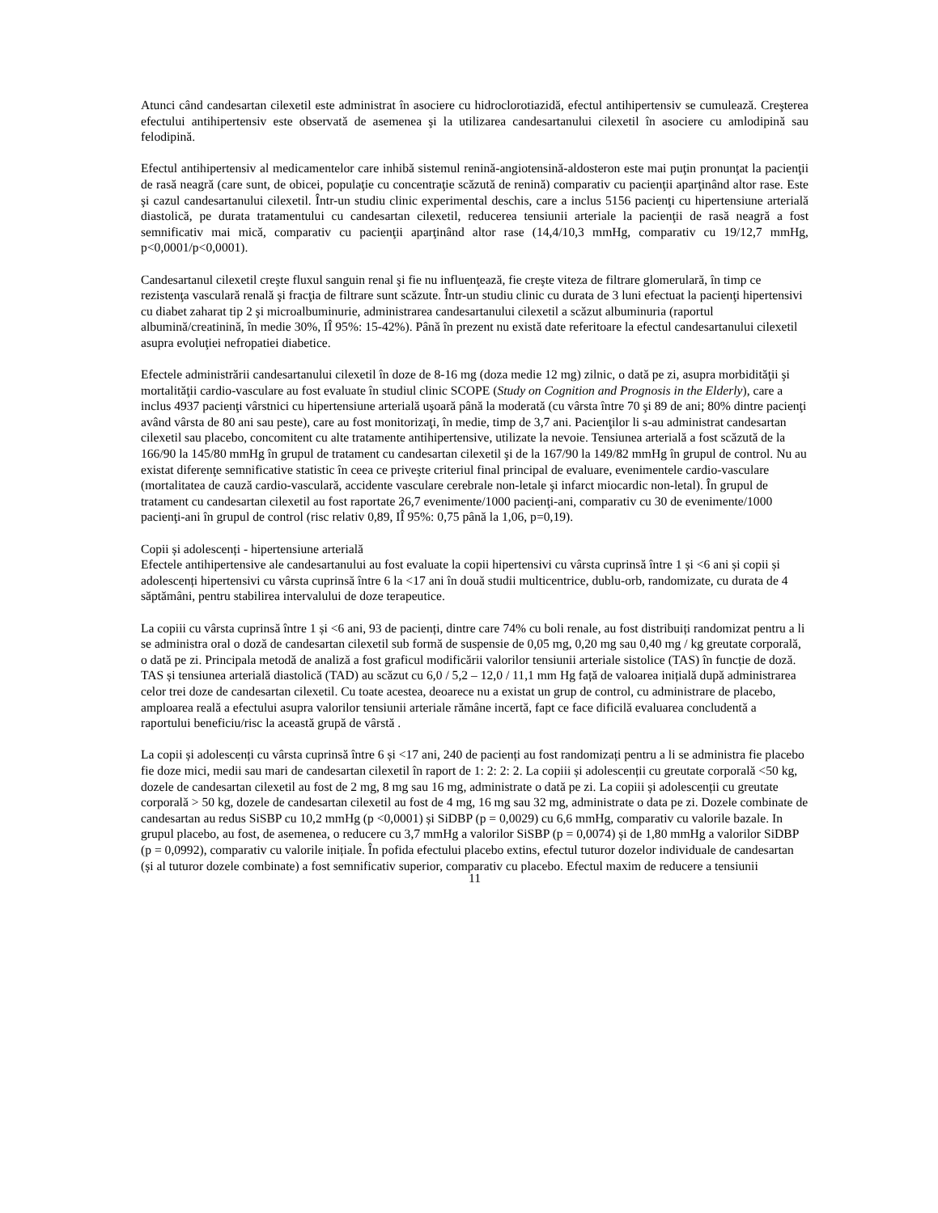Atunci când candesartan cilexetil este administrat în asociere cu hidroclorotiazidă, efectul antihipertensiv se cumulează. Creşterea efectului antihipertensiv este observată de asemenea şi la utilizarea candesartanului cilexetil în asociere cu amlodipină sau felodipină.
Efectul antihipertensiv al medicamentelor care inhibă sistemul renină-angiotensină-aldosteron este mai puţin pronunţat la pacienţii de rasă neagră (care sunt, de obicei, populaţie cu concentraţie scăzută de renină) comparativ cu pacienţii aparţinând altor rase. Este şi cazul candesartanului cilexetil. Într-un studiu clinic experimental deschis, care a inclus 5156 pacienţi cu hipertensiune arterială diastolică, pe durata tratamentului cu candesartan cilexetil, reducerea tensiunii arteriale la pacienţii de rasă neagră a fost semnificativ mai mică, comparativ cu pacienţii aparţinând altor rase (14,4/10,3 mmHg, comparativ cu 19/12,7 mmHg, p<0,0001/p<0,0001).
Candesartanul cilexetil creşte fluxul sanguin renal şi fie nu influenţează, fie creşte viteza de filtrare glomerulară, în timp ce rezistenţa vasculară renală şi fracţia de filtrare sunt scăzute. Într-un studiu clinic cu durata de 3 luni efectuat la pacienţi hipertensivi cu diabet zaharat tip 2 şi microalbuminurie, administrarea candesartanului cilexetil a scăzut albuminuria (raportul albumină/creatinină, în medie 30%, IÎ 95%: 15-42%). Până în prezent nu există date referitoare la efectul candesartanului cilexetil asupra evoluţiei nefropatiei diabetice.
Efectele administrării candesartanului cilexetil în doze de 8-16 mg (doza medie 12 mg) zilnic, o dată pe zi, asupra morbidităţii şi mortalităţii cardio-vasculare au fost evaluate în studiul clinic SCOPE (Study on Cognition and Prognosis in the Elderly), care a inclus 4937 pacienţi vârstnici cu hipertensiune arterială uşoară până la moderată (cu vârsta între 70 şi 89 de ani; 80% dintre pacienţi având vârsta de 80 ani sau peste), care au fost monitorizaţi, în medie, timp de 3,7 ani. Pacienţilor li s-au administrat candesartan cilexetil sau placebo, concomitent cu alte tratamente antihipertensive, utilizate la nevoie. Tensiunea arterială a fost scăzută de la 166/90 la 145/80 mmHg în grupul de tratament cu candesartan cilexetil şi de la 167/90 la 149/82 mmHg în grupul de control. Nu au existat diferenţe semnificative statistic în ceea ce priveşte criteriul final principal de evaluare, evenimentele cardio-vasculare (mortalitatea de cauză cardio-vasculară, accidente vasculare cerebrale non-letale şi infarct miocardic non-letal). În grupul de tratament cu candesartan cilexetil au fost raportate 26,7 evenimente/1000 pacienţi-ani, comparativ cu 30 de evenimente/1000 pacienţi-ani în grupul de control (risc relativ 0,89, IÎ 95%: 0,75 până la 1,06, p=0,19).
Copii și adolescenți - hipertensiune arterială
Efectele antihipertensive ale candesartanului au fost evaluate la copii hipertensivi cu vârsta cuprinsă între 1 și <6 ani și copii și adolescenți hipertensivi cu vârsta cuprinsă între 6 la <17 ani în două studii multicentrice, dublu-orb, randomizate, cu durata de 4 săptămâni, pentru stabilirea intervalului de doze terapeutice.
La copiii cu vârsta cuprinsă între 1 și <6 ani, 93 de pacienți, dintre care 74% cu boli renale, au fost distribuiți randomizat pentru a li se administra oral o doză de candesartan cilexetil sub formă de suspensie de 0,05 mg, 0,20 mg sau 0,40 mg / kg greutate corporală, o dată pe zi. Principala metodă de analiză a fost graficul modificării valorilor tensiunii arteriale sistolice (TAS) în funcție de doză. TAS și tensiunea arterială diastolică (TAD) au scăzut cu 6,0 / 5,2 – 12,0 / 11,1 mm Hg față de valoarea inițială după administrarea celor trei doze de candesartan cilexetil. Cu toate acestea, deoarece nu a existat un grup de control, cu administrare de placebo, amploarea reală a efectului asupra valorilor tensiunii arteriale rămâne incertă, fapt ce face dificilă evaluarea concludentă a raportului beneficiu/risc la această grupă de vârstă .
La copii și adolescenți cu vârsta cuprinsă între 6 și <17 ani, 240 de pacienți au fost randomizați pentru a li se administra fie placebo fie doze mici, medii sau mari de candesartan cilexetil în raport de 1: 2: 2: 2. La copiii și adolescenții cu greutate corporală <50 kg, dozele de candesartan cilexetil au fost de 2 mg, 8 mg sau 16 mg, administrate o dată pe zi. La copiii și adolescenții cu greutate corporală > 50 kg, dozele de candesartan cilexetil au fost de 4 mg, 16 mg sau 32 mg, administrate o data pe zi. Dozele combinate de candesartan au redus SiSBP cu 10,2 mmHg (p <0,0001) și SiDBP (p = 0,0029) cu 6,6 mmHg, comparativ cu valorile bazale. In grupul placebo, au fost, de asemenea, o reducere cu 3,7 mmHg a valorilor SiSBP (p = 0,0074) și de 1,80 mmHg a valorilor SiDBP (p = 0,0992), comparativ cu valorile inițiale. În pofida efectului placebo extins, efectul tuturor dozelor individuale de candesartan (și al tuturor dozele combinate) a fost semnificativ superior, comparativ cu placebo. Efectul maxim de reducere a tensiunii
11